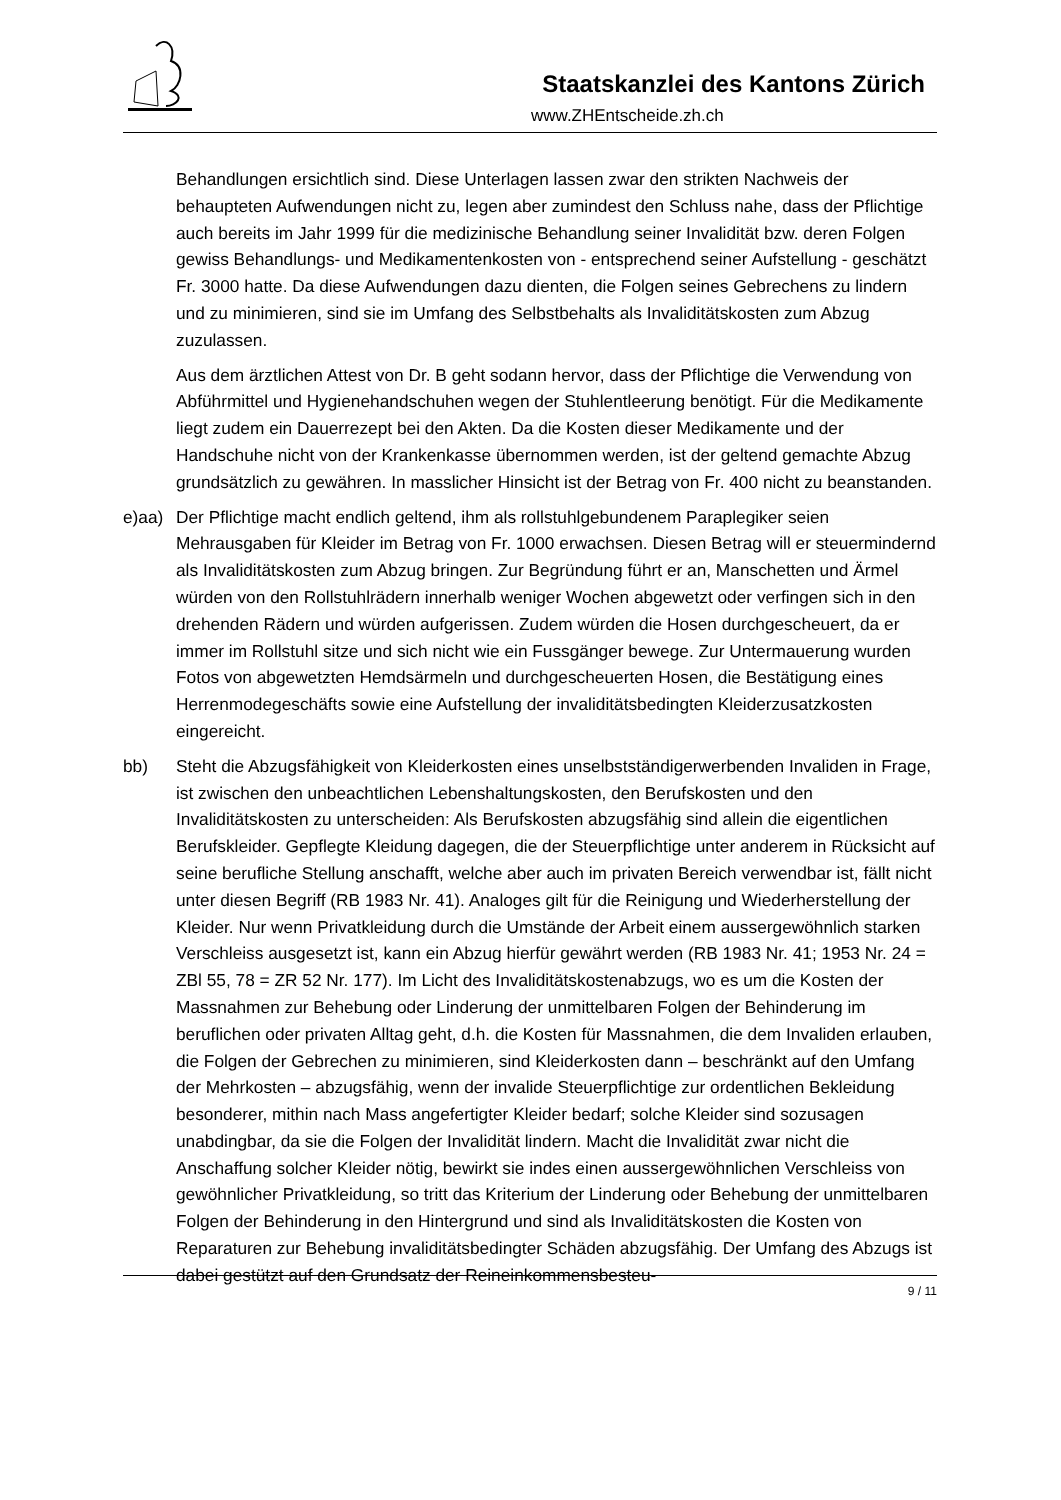Staatskanzlei des Kantons Zürich
www.ZHEntscheide.zh.ch
Behandlungen ersichtlich sind. Diese Unterlagen lassen zwar den strikten Nachweis der behaupteten Aufwendungen nicht zu, legen aber zumindest den Schluss nahe, dass der Pflichtige auch bereits im Jahr 1999 für die medizinische Behandlung seiner Invalidität bzw. deren Folgen gewiss Behandlungs- und Medikamentenkosten von - entsprechend seiner Aufstellung - geschätzt Fr. 3000 hatte. Da diese Aufwendungen dazu dienten, die Folgen seines Gebrechens zu lindern und zu minimieren, sind sie im Umfang des Selbstbehalts als Invaliditätskosten zum Abzug zuzulassen.
Aus dem ärztlichen Attest von Dr. B geht sodann hervor, dass der Pflichtige die Verwendung von Abführmittel und Hygienehandschuhen wegen der Stuhlentleerung benötigt. Für die Medikamente liegt zudem ein Dauerrezept bei den Akten. Da die Kosten dieser Medikamente und der Handschuhe nicht von der Krankenkasse übernommen werden, ist der geltend gemachte Abzug grundsätzlich zu gewähren. In masslicher Hinsicht ist der Betrag von Fr. 400 nicht zu beanstanden.
e)aa) Der Pflichtige macht endlich geltend, ihm als rollstuhlgebundenem Paraplegiker seien Mehrausgaben für Kleider im Betrag von Fr. 1000 erwachsen. Diesen Betrag will er steuermindernd als Invaliditätskosten zum Abzug bringen. Zur Begründung führt er an, Manschetten und Ärmel würden von den Rollstuhlrädern innerhalb weniger Wochen abgewetzt oder verfingen sich in den drehenden Rädern und würden aufgerissen. Zudem würden die Hosen durchgescheuert, da er immer im Rollstuhl sitze und sich nicht wie ein Fussgänger bewege. Zur Untermauerung wurden Fotos von abgewetzten Hemdsärmeln und durchgescheuerten Hosen, die Bestätigung eines Herrenmodegeschäfts sowie eine Aufstellung der invaliditätsbedingten Kleiderzusatzkosten eingereicht.
bb) Steht die Abzugsfähigkeit von Kleiderkosten eines unselbstständigerwerbenden Invaliden in Frage, ist zwischen den unbeachtlichen Lebenshaltungskosten, den Berufskosten und den Invaliditätskosten zu unterscheiden: Als Berufskosten abzugsfähig sind allein die eigentlichen Berufskleider. Gepflegte Kleidung dagegen, die der Steuerpflichtige unter anderem in Rücksicht auf seine berufliche Stellung anschafft, welche aber auch im privaten Bereich verwendbar ist, fällt nicht unter diesen Begriff (RB 1983 Nr. 41). Analoges gilt für die Reinigung und Wiederherstellung der Kleider. Nur wenn Privatkleidung durch die Umstände der Arbeit einem aussergewöhnlich starken Verschleiss ausgesetzt ist, kann ein Abzug hierfür gewährt werden (RB 1983 Nr. 41; 1953 Nr. 24 = ZBl 55, 78 = ZR 52 Nr. 177). Im Licht des Invaliditätskostenabzugs, wo es um die Kosten der Massnahmen zur Behebung oder Linderung der unmittelbaren Folgen der Behinderung im beruflichen oder privaten Alltag geht, d.h. die Kosten für Massnahmen, die dem Invaliden erlauben, die Folgen der Gebrechen zu minimieren, sind Kleiderkosten dann – beschränkt auf den Umfang der Mehrkosten – abzugsfähig, wenn der invalide Steuerpflichtige zur ordentlichen Bekleidung besonderer, mithin nach Mass angefertigter Kleider bedarf; solche Kleider sind sozusagen unabdingbar, da sie die Folgen der Invalidität lindern. Macht die Invalidität zwar nicht die Anschaffung solcher Kleider nötig, bewirkt sie indes einen aussergewöhnlichen Verschleiss von gewöhnlicher Privatkleidung, so tritt das Kriterium der Linderung oder Behebung der unmittelbaren Folgen der Behinderung in den Hintergrund und sind als Invaliditätskosten die Kosten von Reparaturen zur Behebung invaliditätsbedingter Schäden abzugsfähig. Der Umfang des Abzugs ist dabei gestützt auf den Grundsatz der Reineinkommensbesteu-
9 / 11